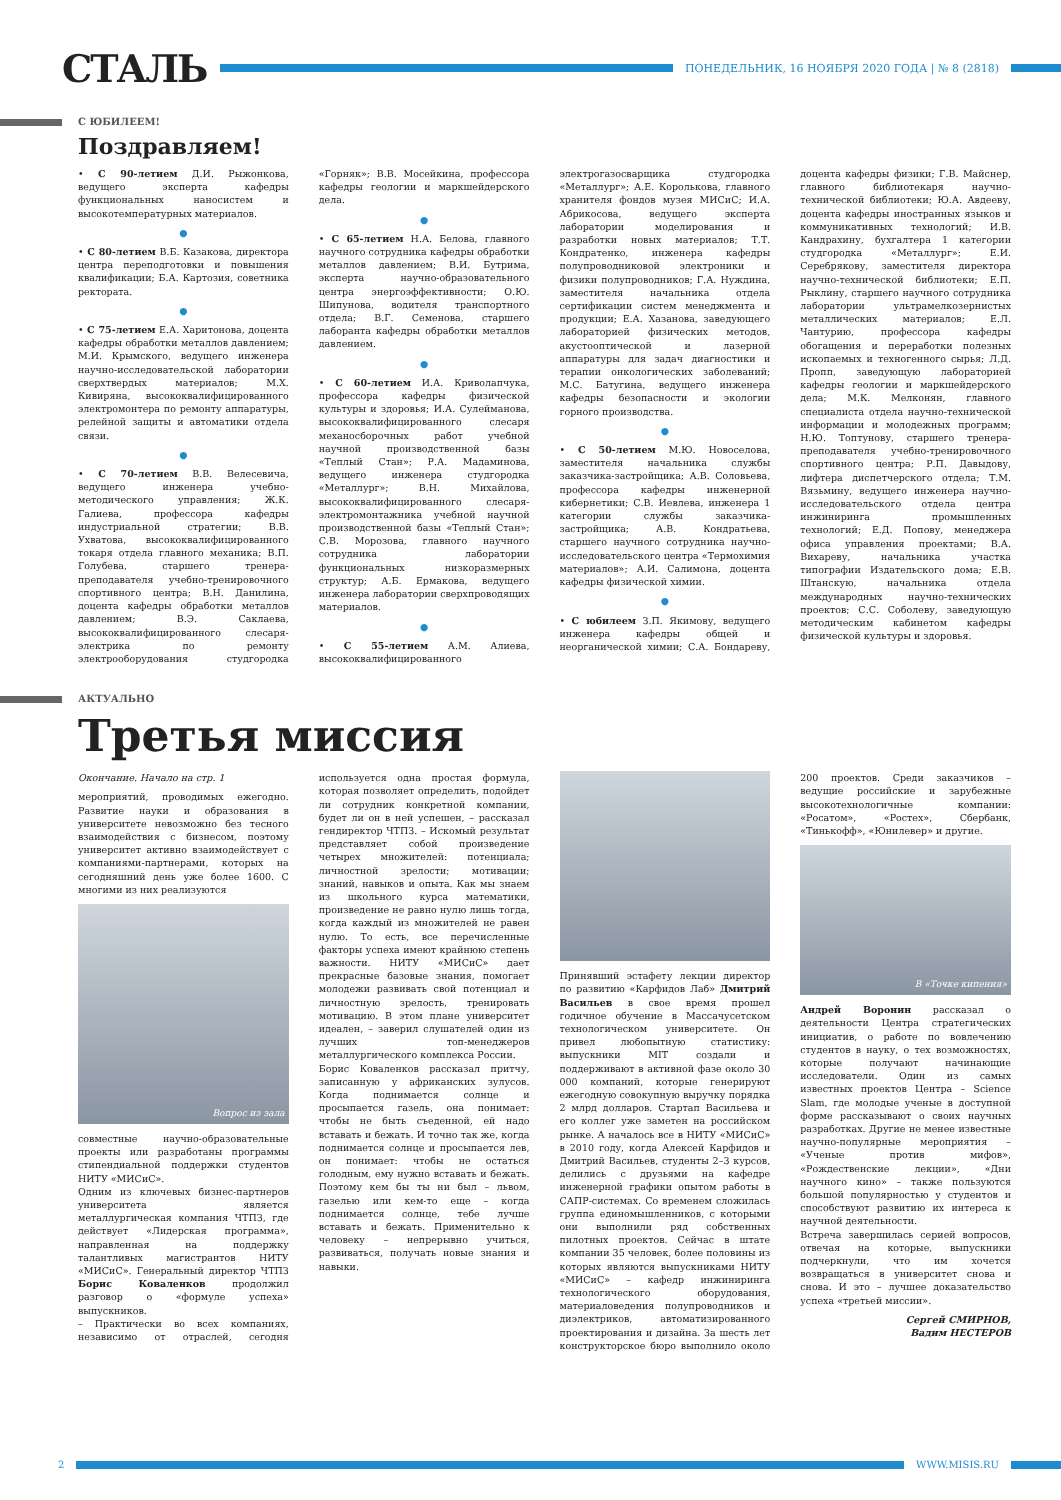СТАЛЬ
ПОНЕДЕЛЬНИК, 16 НОЯБРЯ 2020 ГОДА | № 8 (2818)
С ЮБИЛЕЕМ!
Поздравляем!
• С 90-летием Д.И. Рыжонкова, ведущего эксперта кафедры функциональных наносистем и высокотемпературных материалов.
●
• С 80-летием В.Б. Казакова, директора центра переподготовки и повышения квалификации; Б.А. Картозия, советника ректората.
●
• С 75-летием Е.А. Харитонова, доцента кафедры обработки металлов давлением; М.И. Крымского, ведущего инженера научно-исследовательской лаборатории сверхтвердых материалов; М.Х. Кивиряна, высококвалифицированного электромонтера по ремонту аппаратуры, релейной защиты и автоматики отдела связи.
●
• С 70-летием В.В. Велесевича, ведущего инженера учебно-методического управления; Ж.К. Галиева, профессора кафедры индустриальной стратегии; В.В. Ухватова, высококвалифицированного токаря отдела главного механика; В.П. Голубева, старшего тренера-преподавателя учебно-тренировочного спортивного центра; В.Н. Данилина, доцента кафедры обработки металлов давлением; В.Э. Саклаева, высококвалифицированного слесаря-электрика по ремонту электрооборудования студгородка «Горняк»; В.В. Мосейкина, профессора кафедры геологии и маркшейдерского дела.
●
• С 65-летием Н.А. Белова, главного научного сотрудника кафедры обработки металлов давлением; В.И. Бутрима, эксперта научно-образовательного центра энергоэффективности; О.Ю. Шипунова, водителя транспортного отдела; В.Г. Семенова, старшего лаборанта кафедры обработки металлов давлением.
●
• С 60-летием И.А. Криволапчука, профессора кафедры физической культуры и здоровья; И.А. Сулейманова, высококвалифицированного слесаря механосборочных работ учебной научной производственной базы «Теплый Стан»; Р.А. Мадаминова, ведущего инженера студгородка «Металлург»; В.Н. Михайлова, высококвалифицированного слесаря-электромонтажника учебной научной производственной базы «Теплый Стан»; С.В. Морозова, главного научного сотрудника лаборатории функциональных низкоразмерных структур; А.Б. Ермакова, ведущего инженера лаборатории сверхпроводящих материалов.
●
• С 55-летием А.М. Алиева, высококвалифицированного электрогазосварщика студгородка «Металлург»; А.Е. Королькова, главного хранителя фондов музея МИСиС; И.А. Абрикосова, ведущего эксперта лаборатории моделирования и разработки новых материалов; Т.Т. Кондратенко, инженера кафедры полупроводниковой электроники и физики полупроводников; Г.А. Нуждина, заместителя начальника отдела сертификации систем менеджмента и продукции; Е.А. Хазанова, заведующего лабораторией физических методов, акустооптической и лазерной аппаратуры для задач диагностики и терапии онкологических заболеваний; М.С. Батугина, ведущего инженера кафедры безопасности и экологии горного производства.
●
• С 50-летием М.Ю. Новоселова, заместителя начальника службы заказчика-застройщика; А.В. Соловьева, профессора кафедры инженерной кибернетики; С.В. Иевлева, инженера 1 категории службы заказчика-застройщика; А.В. Кондратьева, старшего научного сотрудника научно-исследовательского центра «Термохимия материалов»; А.И. Салимона, доцента кафедры физической химии.
●
• С юбилеем З.П. Якимову, ведущего инженера кафедры общей и неорганической химии; С.А. Бондареву, доцента кафедры физики; Г.В. Майснер, главного библиотекаря научно-технической библиотеки; Ю.А. Авдееву, доцента кафедры иностранных языков и коммуникативных технологий; И.В. Кандрахину, бухгалтера 1 категории студгородка «Металлург»; Е.И. Серебрякову, заместителя директора научно-технической библиотеки; Е.П. Рыклину, старшего научного сотрудника лаборатории ультрамелкозернистых металлических материалов; Е.Л. Чантурию, профессора кафедры обогащения и переработки полезных ископаемых и техногенного сырья; Л.Д. Пропп, заведующую лабораторией кафедры геологии и маркшейдерского дела; М.К. Мелконян, главного специалиста отдела научно-технической информации и молодежных программ; Н.Ю. Топтунову, старшего тренера-преподавателя учебно-тренировочного спортивного центра; Р.П. Давыдову, лифтера диспетчерского отдела; Т.М. Вязьмину, ведущего инженера научно-исследовательского отдела центра инжиниринга промышленных технологий; Е.Д. Попову, менеджера офиса управления проектами; В.А. Вихареву, начальника участка типографии Издательского дома; Е.В. Штанскую, начальника отдела международных научно-технических проектов; С.С. Соболеву, заведующую методическим кабинетом кафедры физической культуры и здоровья.
АКТУАЛЬНО
Третья миссия
Окончание. Начало на стр. 1
мероприятий, проводимых ежегодно. Развитие науки и образования в университете невозможно без тесного взаимодействия с бизнесом, поэтому университет активно взаимодействует с компаниями-партнерами, которых на сегодняшний день уже более 1600. С многими из них реализуются
Вопрос из зала
совместные научно-образовательные проекты или разработаны программы стипендиальной поддержки студентов НИТУ «МИСиС».
Одним из ключевых бизнес-партнеров университета является металлургическая компания ЧТПЗ, где действует «Лидерская программа», направленная на поддержку талантливых магистрантов НИТУ «МИСиС». Генеральный директор ЧТПЗ Борис Коваленков продолжил разговор о «формуле успеха» выпускников.
– Практически во всех компаниях, независимо от отраслей, сегодня используется одна простая формула, которая позволяет определить, подойдет ли сотрудник конкретной компании, будет ли он в ней успешен, – рассказал гендиректор ЧТПЗ. – Искомый результат представляет собой произведение четырех множителей: потенциала; личностной зрелости; мотивации; знаний, навыков и опыта. Как мы знаем из школьного курса математики, произведение не равно нулю лишь тогда, когда каждый из множителей не равен нулю. То есть, все перечисленные факторы успеха имеют крайнюю степень важности. НИТУ «МИСиС» дает прекрасные базовые знания, помогает молодежи развивать свой потенциал и личностную зрелость, тренировать мотивацию. В этом плане университет идеален, – заверил слушателей один из лучших топ-менеджеров металлургического комплекса России.
Борис Коваленков рассказал притчу, записанную у африканских зулусов. Когда поднимается солнце и просыпается газель, она понимает: чтобы не быть съеденной, ей надо вставать и бежать. И точно так же, когда поднимается солнце и просыпается лев, он понимает: чтобы не остаться голодным, ему нужно вставать и бежать. Поэтому кем бы ты ни был – львом, газелью или кем-то еще – когда поднимается солнце, тебе лучше вставать и бежать. Применительно к человеку – непрерывно учиться, развиваться, получать новые знания и навыки.
Принявший эстафету лекции директор по развитию «Карфидов Лаб» Дмитрий Васильев в свое время прошел годичное обучение в Массачусетском технологическом университете. Он привел любопытную статистику: выпускники MIT создали и поддерживают в активной фазе около 30 000 компаний, которые генерируют ежегодную совокупную выручку порядка 2 млрд долларов. Стартап Васильева и его коллег уже заметен на российском рынке. А началось все в НИТУ «МИСиС» в 2010 году, когда Алексей Карфидов и Дмитрий Васильев, студенты 2–3 курсов, делились с друзьями на кафедре инженерной графики опытом работы в САПР-системах. Со временем сложилась группа единомышленников, с которыми они выполнили ряд собственных пилотных проектов. Сейчас в штате компании 35 человек, более половины из которых являются выпускниками НИТУ «МИСиС» – кафедр инжиниринга технологического оборудования, материаловедения полупроводников и диэлектриков, автоматизированного проектирования и дизайна. За шесть лет конструкторское бюро выполнило около 200 проектов. Среди заказчиков – ведущие российские и зарубежные высокотехнологичные компании: «Росатом», «Ростех», Сбербанк, «Тинькофф», «Юнилевер» и другие.
В «Точке кипения»
Андрей Воронин рассказал о деятельности Центра стратегических инициатив, о работе по вовлечению студентов в науку, о тех возможностях, которые получают начинающие исследователи. Один из самых известных проектов Центра – Science Slam, где молодые ученые в доступной форме рассказывают о своих научных разработках. Другие не менее известные научно-популярные мероприятия – «Ученые против мифов», «Рождественские лекции», «Дни научного кино» – также пользуются большой популярностью у студентов и способствуют развитию их интереса к научной деятельности.
Встреча завершилась серией вопросов, отвечая на которые, выпускники подчеркнули, что им хочется возвращаться в университет снова и снова. И это – лучшее доказательство успеха «третьей миссии».
Сергей СМИРНОВ,
Вадим НЕСТЕРОВ
2 WWW.MISIS.RU